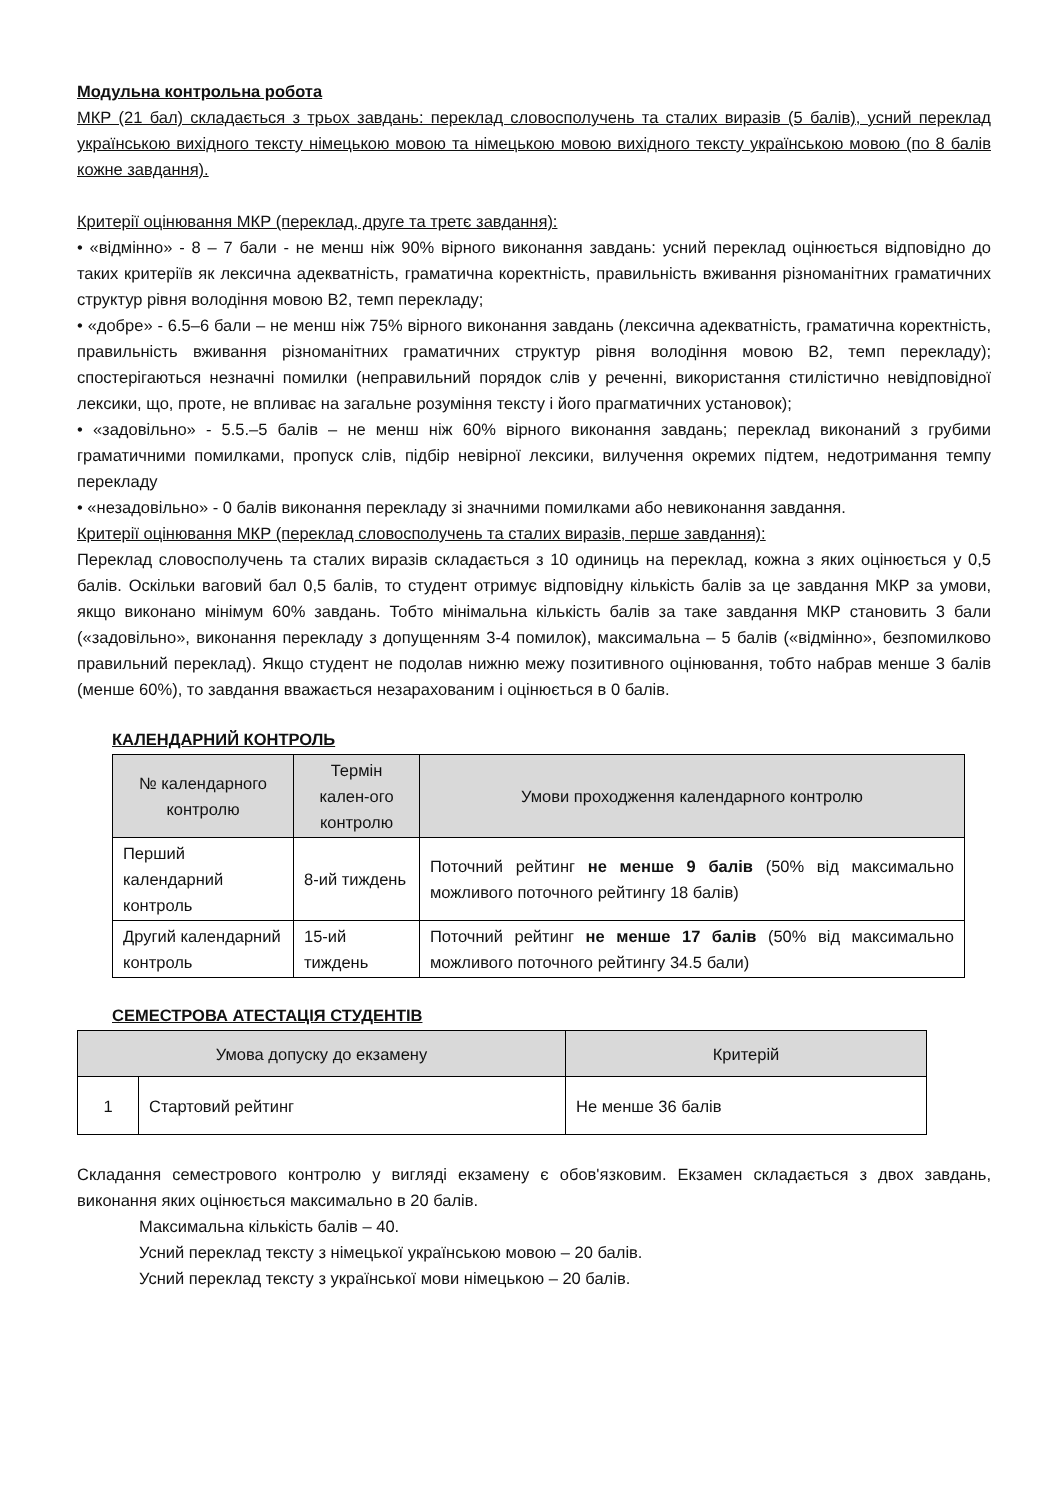Модульна контрольна робота
МКР (21 бал) складається з трьох завдань: переклад словосполучень та сталих виразів (5 балів), усний переклад українською вихідного тексту німецькою мовою та німецькою мовою вихідного тексту українською мовою (по 8 балів кожне завдання).
Критерії оцінювання МКР (переклад, друге та третє завдання):
• «відмінно» - 8 – 7 бали - не менш ніж 90% вірного виконання завдань: усний переклад оцінюється відповідно до таких критеріїв як лексична адекватність, граматична коректність, правильність вживання різноманітних граматичних структур рівня володіння мовою В2, темп перекладу;
• «добре» - 6.5–6 бали – не менш ніж 75% вірного виконання завдань (лексична адекватність, граматична коректність, правильність вживання різноманітних граматичних структур рівня володіння мовою В2, темп перекладу); спостерігаються незначні помилки (неправильний порядок слів у реченні, використання стилістично невідповідної лексики, що, проте, не впливає на загальне розуміння тексту і його прагматичних установок);
• «задовільно» - 5.5.–5 балів – не менш ніж 60% вірного виконання завдань; переклад виконаний з грубими граматичними помилками, пропуск слів, підбір невірної лексики, вилучення окремих підтем, недотримання темпу перекладу
• «незадовільно» - 0 балів виконання перекладу зі значними помилками або невиконання завдання.
Критерії оцінювання МКР (переклад словосполучень та сталих виразів, перше завдання):
Переклад словосполучень та сталих виразів складається з 10 одиниць на переклад, кожна з яких оцінюється у 0,5 балів. Оскільки ваговий бал 0,5 балів, то студент отримує відповідну кількість балів за це завдання МКР за умови, якщо виконано мінімум 60% завдань. Тобто мінімальна кількість балів за таке завдання МКР становить 3 бали («задовільно», виконання перекладу з допущенням 3-4 помилок), максимальна – 5 балів («відмінно», безпомилково правильний переклад). Якщо студент не подолав нижню межу позитивного оцінювання, тобто набрав менше 3 балів (менше 60%), то завдання вважається незарахованим і оцінюється в 0 балів.
КАЛЕНДАРНИЙ КОНТРОЛЬ
| № календарного контролю | Термін кален-ого контролю | Умови проходження календарного контролю |
| --- | --- | --- |
| Перший календарний контроль | 8-ий тиждень | Поточний рейтинг не менше 9 балів (50% від максимально можливого поточного рейтингу 18 балів) |
| Другий календарний контроль | 15-ий тиждень | Поточний рейтинг не менше 17 балів (50% від максимально можливого поточного рейтингу 34.5 бали) |
СЕМЕСТРОВА АТЕСТАЦІЯ СТУДЕНТІВ
| Умова допуску до екзамену | | Критерій |
| --- | --- | --- |
| 1 | Стартовий рейтинг | Не менше 36 балів |
Складання семестрового контролю у вигляді екзамену є обов'язковим. Екзамен складається з двох завдань, виконання яких оцінюється максимально в 20 балів.
Максимальна кількість балів – 40.
Усний переклад тексту з німецької українською мовою – 20 балів.
Усний переклад тексту з української мови німецькою – 20 балів.